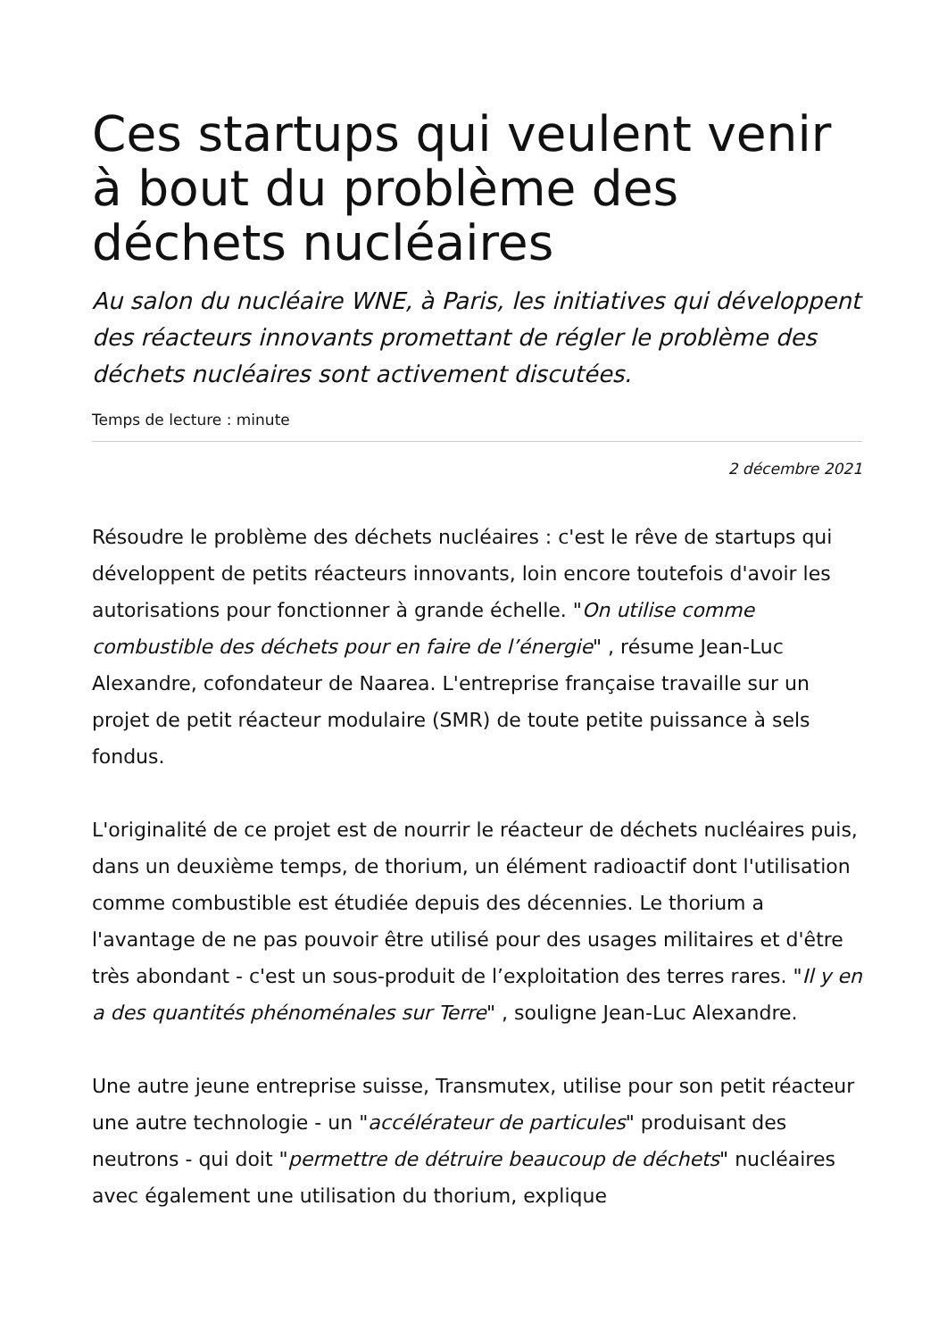Ces startups qui veulent venir à bout du problème des déchets nucléaires
Au salon du nucléaire WNE, à Paris, les initiatives qui développent des réacteurs innovants promettant de régler le problème des déchets nucléaires sont activement discutées.
Temps de lecture : minute
2 décembre 2021
Résoudre le problème des déchets nucléaires : c'est le rêve de startups qui développent de petits réacteurs innovants, loin encore toutefois d'avoir les autorisations pour fonctionner à grande échelle. "On utilise comme combustible des déchets pour en faire de l’énergie" , résume Jean-Luc Alexandre, cofondateur de Naarea. L'entreprise française travaille sur un projet de petit réacteur modulaire (SMR) de toute petite puissance à sels fondus.
L'originalité de ce projet est de nourrir le réacteur de déchets nucléaires puis, dans un deuxième temps, de thorium, un élément radioactif dont l'utilisation comme combustible est étudiée depuis des décennies. Le thorium a l'avantage de ne pas pouvoir être utilisé pour des usages militaires et d'être très abondant - c'est un sous-produit de l’exploitation des terres rares. "Il y en a des quantités phénoménales sur Terre" , souligne Jean-Luc Alexandre.
Une autre jeune entreprise suisse, Transmutex, utilise pour son petit réacteur une autre technologie - un "accélérateur de particules" produisant des neutrons - qui doit "permettre de détruire beaucoup de déchets" nucléaires avec également une utilisation du thorium, explique